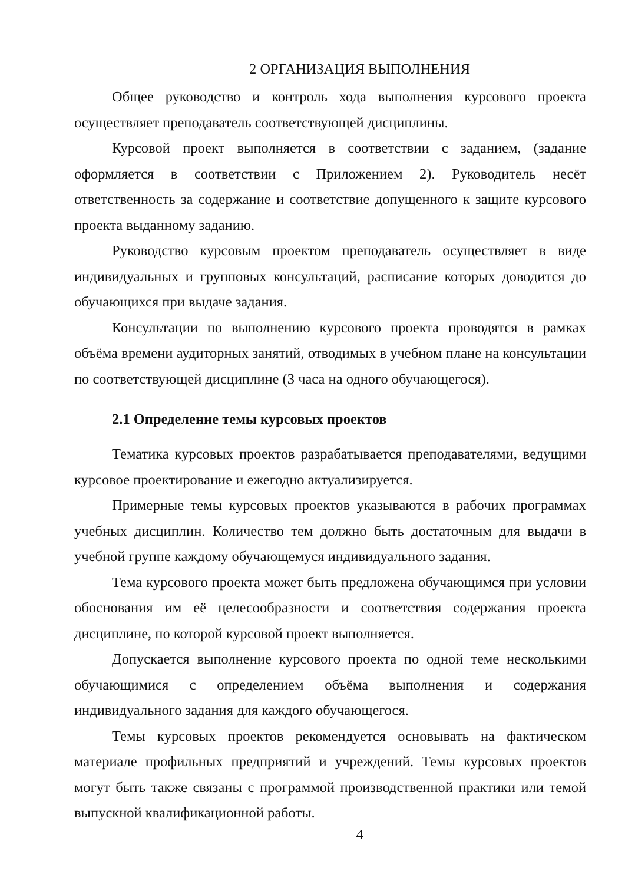2 ОРГАНИЗАЦИЯ ВЫПОЛНЕНИЯ
Общее руководство и контроль хода выполнения курсового проекта осуществляет преподаватель соответствующей дисциплины.
Курсовой проект выполняется в соответствии с заданием, (задание оформляется в соответствии с Приложением 2). Руководитель несёт ответственность за содержание и соответствие допущенного к защите курсового проекта выданному заданию.
Руководство курсовым проектом преподаватель осуществляет в виде индивидуальных и групповых консультаций, расписание которых доводится до обучающихся при выдаче задания.
Консультации по выполнению курсового проекта проводятся в рамках объёма времени аудиторных занятий, отводимых в учебном плане на консультации по соответствующей дисциплине (3 часа на одного обучающегося).
2.1 Определение темы курсовых проектов
Тематика курсовых проектов разрабатывается преподавателями, ведущими курсовое проектирование и ежегодно актуализируется.
Примерные темы курсовых проектов указываются в рабочих программах учебных дисциплин. Количество тем должно быть достаточным для выдачи в учебной группе каждому обучающемуся индивидуального задания.
Тема курсового проекта может быть предложена обучающимся при условии обоснования им её целесообразности и соответствия содержания проекта дисциплине, по которой курсовой проект выполняется.
Допускается выполнение курсового проекта по одной теме несколькими обучающимися с определением объёма выполнения и содержания индивидуального задания для каждого обучающегося.
Темы курсовых проектов рекомендуется основывать на фактическом материале профильных предприятий и учреждений. Темы курсовых проектов могут быть также связаны с программой производственной практики или темой выпускной квалификационной работы.
4